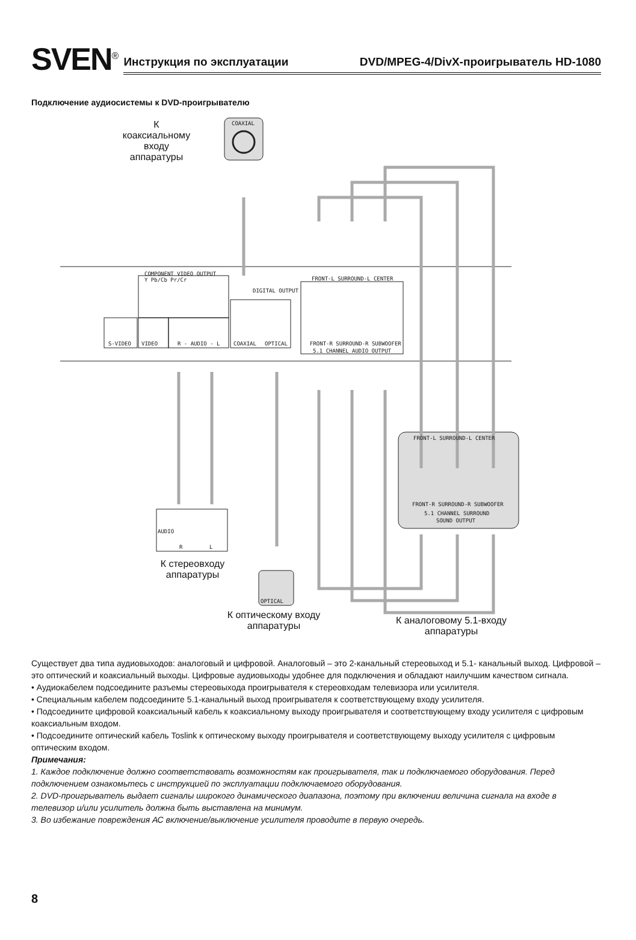SVEN<sup>®</sup>
Инструкция по эксплуатации DVD/MPEG-4/DivX-проигрыватель HD-1080
Подключение аудиосистемы к DVD-проигрывателю
К коаксиальному входу аппаратуры
COAXIAL
COMPONENT VIDEO OUTPUT
Y Pb/Cb Pr/Cr
DIGITAL OUTPUT
S-VIDEO VIDEO R - AUDIO - L COAXIAL OPTICAL
FRONT-L SURROUND-L CENTER
FRONT-R SURROUND-R SUBWOOFER
5.1 CHANNEL AUDIO OUTPUT
FRONT-L SURROUND-L CENTER
FRONT-R SURROUND-R SUBWOOFER
5.1 CHANNEL SURROUND
SOUND OUTPUT
AUDIO
R L
OPTICAL
К стереовходу аппаратуры
К оптическому входу аппаратуры
К аналоговому 5.1-входу аппаратуры
Существует два типа аудиовыходов: аналоговый и цифровой. Аналоговый – это 2-канальный стереовыход и 5.1- канальный выход. Цифровой – это оптический и коаксиальный выходы. Цифровые аудиовыходы удобнее для подключения и обладают наилучшим качеством сигнала.
• Аудиокабелем подсоедините разъемы стереовыхода проигрывателя к стереовходам телевизора или усилителя.
• Специальным кабелем подсоедините 5.1-канальный выход проигрывателя к соответствующему входу усилителя.
• Подсоедините цифровой коаксиальный кабель к коаксиальному выходу проигрывателя и соответствующему входу усилителя с цифровым коаксиальным входом.
• Подсоедините оптический кабель Toslink к оптическому выходу проигрывателя и соответствующему выходу усилителя с цифровым оптическим входом.
Примечания:
1. Каждое подключение должно соответствовать возможностям как проигрывателя, так и подключаемого оборудования. Перед подключением ознакомьтесь с инструкцией по эксплуатации подключаемого оборудования.
2. DVD-проигрыватель выдает сигналы широкого динамического диапазона, поэтому при включении величина сигнала на входе в телевизор и/или усилитель должна быть выставлена на минимум.
3. Во избежание повреждения АС включение/выключение усилителя проводите в первую очередь.
8